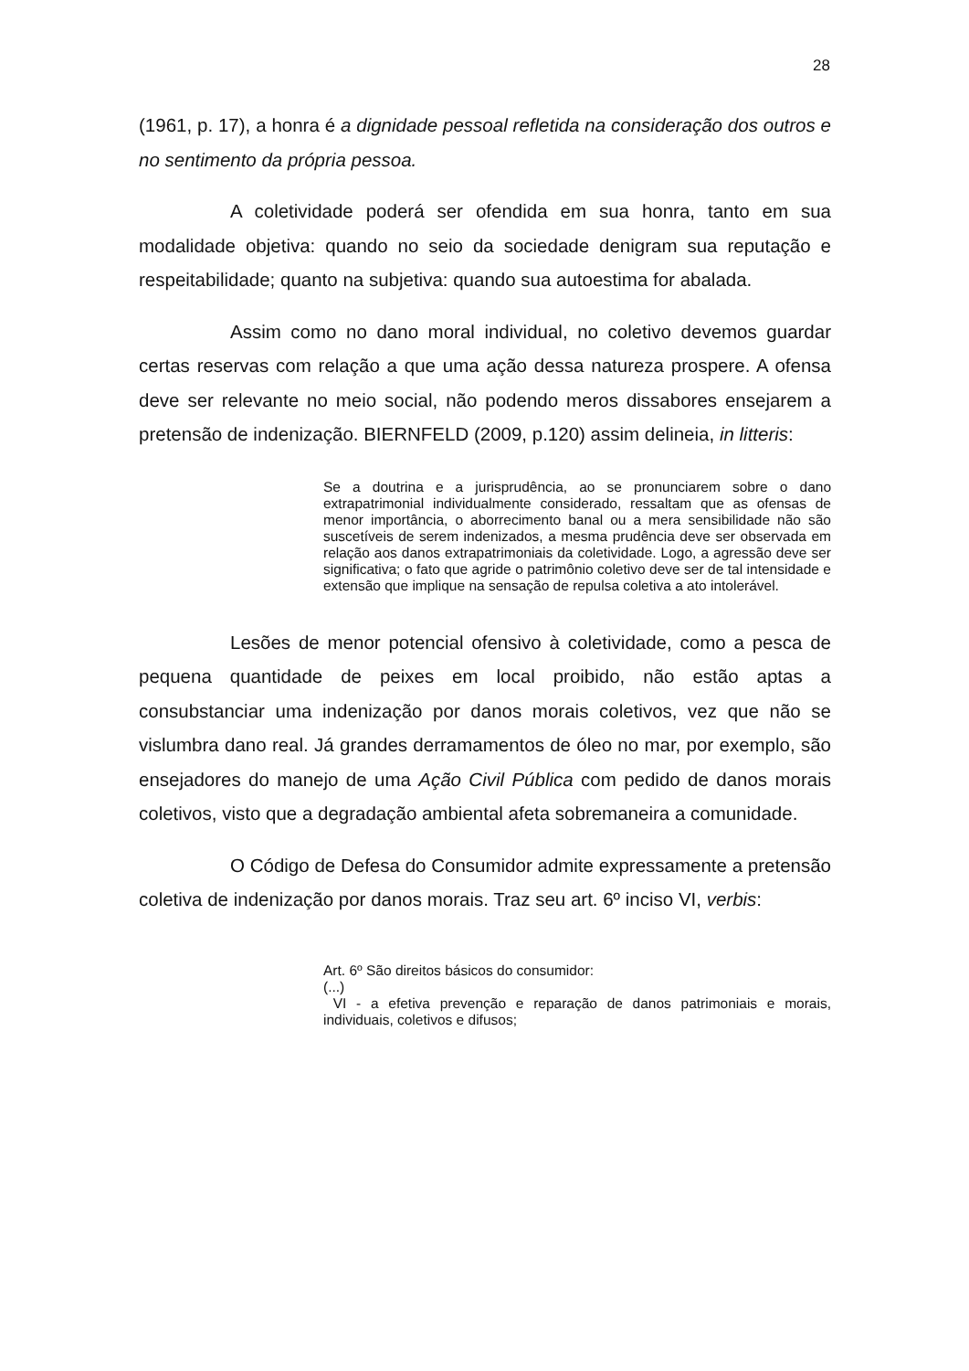28
(1961, p. 17), a honra é a dignidade pessoal refletida na consideração dos outros e no sentimento da própria pessoa.
A coletividade poderá ser ofendida em sua honra, tanto em sua modalidade objetiva: quando no seio da sociedade denigram sua reputação e respeitabilidade; quanto na subjetiva: quando sua autoestima for abalada.
Assim como no dano moral individual, no coletivo devemos guardar certas reservas com relação a que uma ação dessa natureza prospere. A ofensa deve ser relevante no meio social, não podendo meros dissabores ensejarem a pretensão de indenização. BIERNFELD (2009, p.120) assim delineia, in litteris:
Se a doutrina e a jurisprudência, ao se pronunciarem sobre o dano extrapatrimonial individualmente considerado, ressaltam que as ofensas de menor importância, o aborrecimento banal ou a mera sensibilidade não são suscetíveis de serem indenizados, a mesma prudência deve ser observada em relação aos danos extrapatrimoniais da coletividade. Logo, a agressão deve ser significativa; o fato que agride o patrimônio coletivo deve ser de tal intensidade e extensão que implique na sensação de repulsa coletiva a ato intolerável.
Lesões de menor potencial ofensivo à coletividade, como a pesca de pequena quantidade de peixes em local proibido, não estão aptas a consubstanciar uma indenização por danos morais coletivos, vez que não se vislumbra dano real. Já grandes derramamentos de óleo no mar, por exemplo, são ensejadores do manejo de uma Ação Civil Pública com pedido de danos morais coletivos, visto que a degradação ambiental afeta sobremaneira a comunidade.
O Código de Defesa do Consumidor admite expressamente a pretensão coletiva de indenização por danos morais. Traz seu art. 6º inciso VI, verbis:
Art. 6º São direitos básicos do consumidor:
(...)
VI - a efetiva prevenção e reparação de danos patrimoniais e morais, individuais, coletivos e difusos;